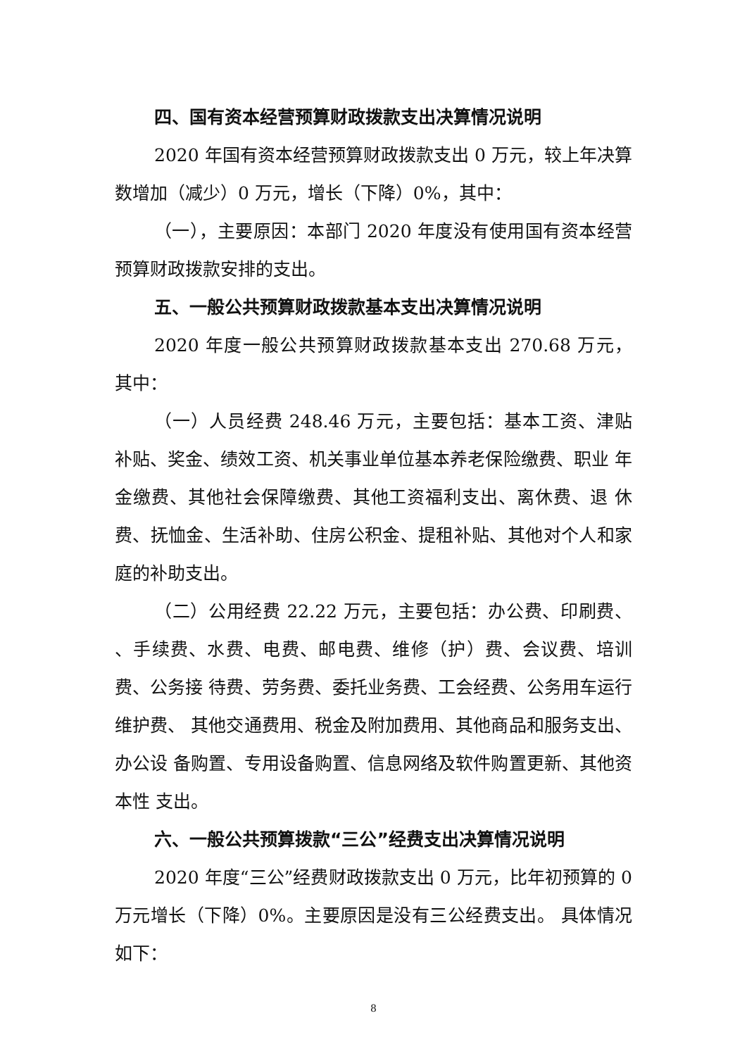四、国有资本经营预算财政拨款支出决算情况说明
2020 年国有资本经营预算财政拨款支出 0 万元，较上年决算数增加（减少）0 万元，增长（下降）0%，其中：
（一），主要原因：本部门 2020 年度没有使用国有资本经营预算财政拨款安排的支出。
五、一般公共预算财政拨款基本支出决算情况说明
2020 年度一般公共预算财政拨款基本支出 270.68 万元， 其中：
（一）人员经费 248.46 万元，主要包括：基本工资、津贴 补贴、奖金、绩效工资、机关事业单位基本养老保险缴费、职业 年金缴费、其他社会保障缴费、其他工资福利支出、离休费、退 休费、抚恤金、生活补助、住房公积金、提租补贴、其他对个人和家庭的补助支出。
（二）公用经费 22.22 万元，主要包括：办公费、印刷费、 、手续费、水费、电费、邮电费、维修（护）费、会议费、培训费、公务接 待费、劳务费、委托业务费、工会经费、公务用车运行维护费、 其他交通费用、税金及附加费用、其他商品和服务支出、办公设 备购置、专用设备购置、信息网络及软件购置更新、其他资本性 支出。
六、一般公共预算拨款“三公”经费支出决算情况说明
2020 年度“三公”经费财政拨款支出 0 万元，比年初预算的 0 万元增长（下降）0%。主要原因是没有三公经费支出。 具体情况如下：
8